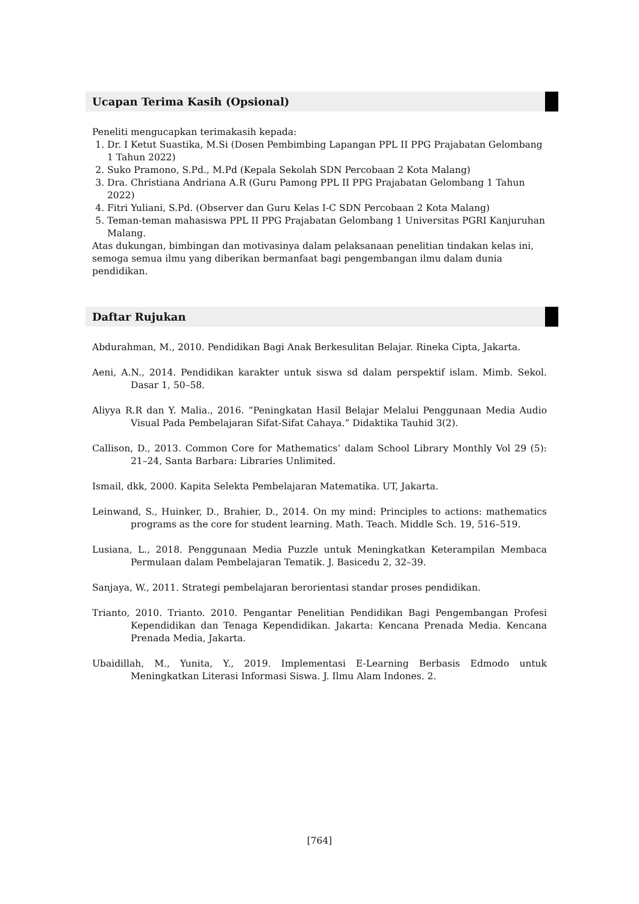Ucapan Terima Kasih (Opsional)
Peneliti mengucapkan terimakasih kepada:
1. Dr. I Ketut Suastika, M.Si (Dosen Pembimbing Lapangan PPL II PPG Prajabatan Gelombang 1 Tahun 2022)
2. Suko Pramono, S.Pd., M.Pd (Kepala Sekolah SDN Percobaan 2 Kota Malang)
3. Dra. Christiana Andriana A.R (Guru Pamong PPL II PPG Prajabatan Gelombang 1 Tahun 2022)
4. Fitri Yuliani, S.Pd. (Observer dan Guru Kelas I-C SDN Percobaan 2 Kota Malang)
5. Teman-teman mahasiswa PPL II PPG Prajabatan Gelombang 1 Universitas PGRI Kanjuruhan Malang.
Atas dukungan, bimbingan dan motivasinya dalam pelaksanaan penelitian tindakan kelas ini, semoga semua ilmu yang diberikan bermanfaat bagi pengembangan ilmu dalam dunia pendidikan.
Daftar Rujukan
Abdurahman, M., 2010. Pendidikan Bagi Anak Berkesulitan Belajar. Rineka Cipta, Jakarta.
Aeni, A.N., 2014. Pendidikan karakter untuk siswa sd dalam perspektif islam. Mimb. Sekol. Dasar 1, 50–58.
Aliyya R.R dan Y. Malia., 2016. “Peningkatan Hasil Belajar Melalui Penggunaan Media Audio Visual Pada Pembelajaran Sifat-Sifat Cahaya.” Didaktika Tauhid 3(2).
Callison, D., 2013. Common Core for Mathematics’ dalam School Library Monthly Vol 29 (5): 21–24, Santa Barbara: Libraries Unlimited.
Ismail, dkk, 2000. Kapita Selekta Pembelajaran Matematika. UT, Jakarta.
Leinwand, S., Huinker, D., Brahier, D., 2014. On my mind: Principles to actions: mathematics programs as the core for student learning. Math. Teach. Middle Sch. 19, 516–519.
Lusiana, L., 2018. Penggunaan Media Puzzle untuk Meningkatkan Keterampilan Membaca Permulaan dalam Pembelajaran Tematik. J. Basicedu 2, 32–39.
Sanjaya, W., 2011. Strategi pembelajaran berorientasi standar proses pendidikan.
Trianto, 2010. Trianto. 2010. Pengantar Penelitian Pendidikan Bagi Pengembangan Profesi Kependidikan dan Tenaga Kependidikan. Jakarta: Kencana Prenada Media. Kencana Prenada Media, Jakarta.
Ubaidillah, M., Yunita, Y., 2019. Implementasi E-Learning Berbasis Edmodo untuk Meningkatkan Literasi Informasi Siswa. J. Ilmu Alam Indones. 2.
[764]